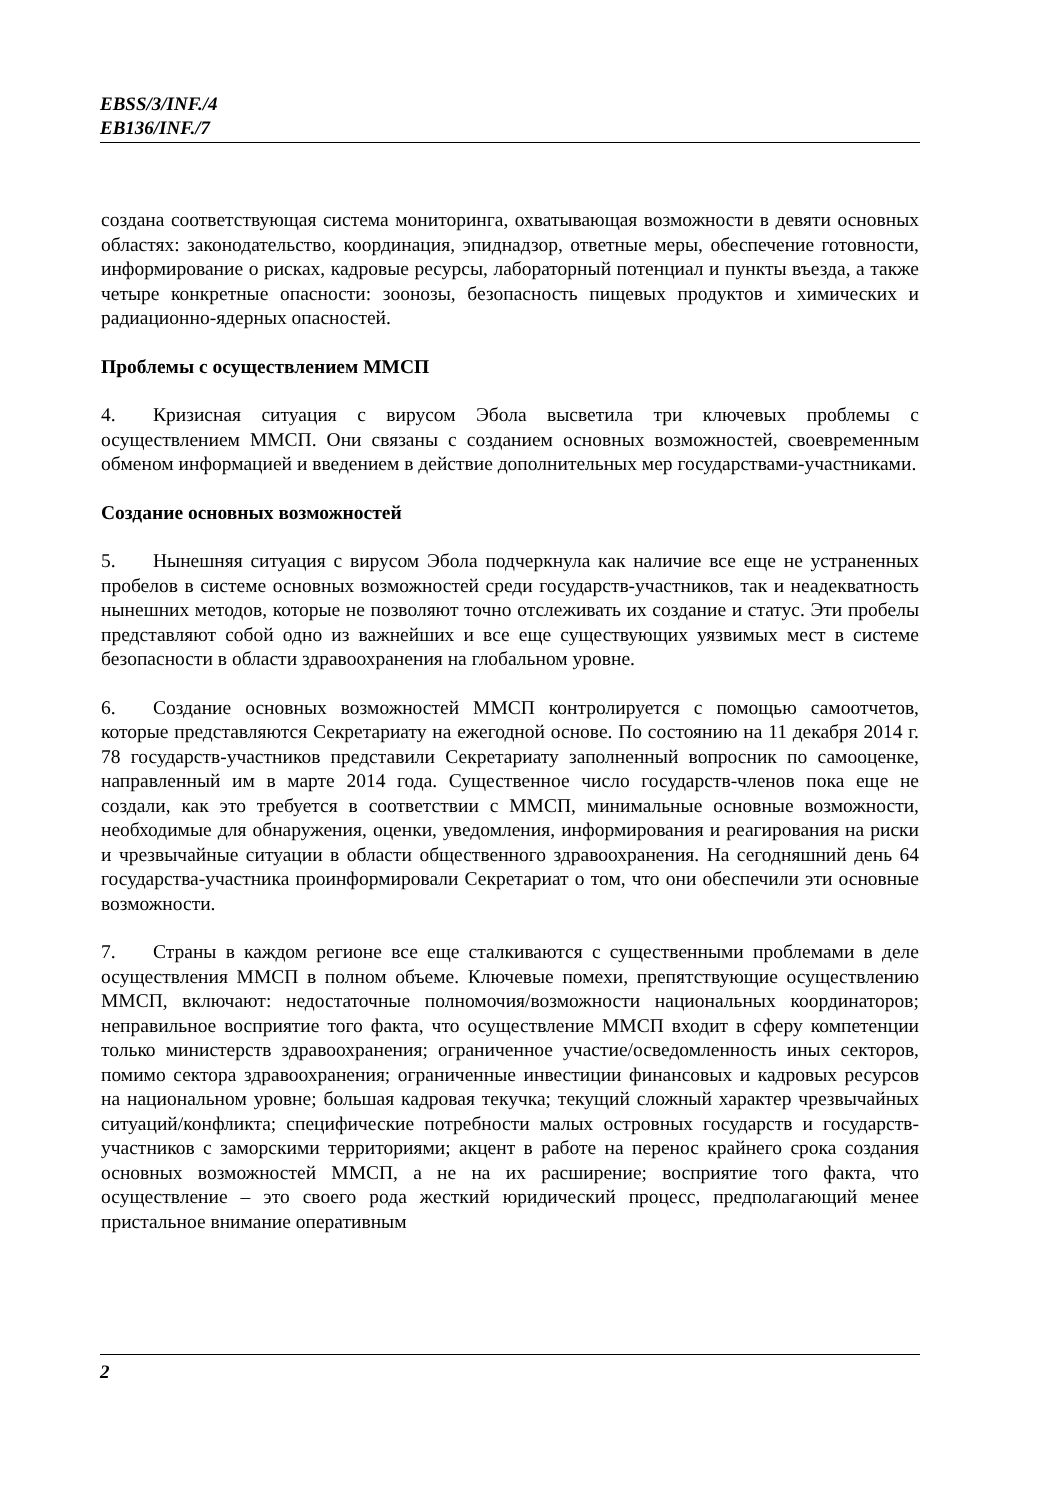EBSS/3/INF./4
EB136/INF./7
создана соответствующая система мониторинга, охватывающая возможности в девяти основных областях: законодательство, координация, эпиднадзор, ответные меры, обеспечение готовности, информирование о рисках, кадровые ресурсы, лабораторный потенциал и пункты въезда, а также четыре конкретные опасности: зоонозы, безопасность пищевых продуктов и химических и радиационно-ядерных опасностей.
Проблемы с осуществлением ММСП
4. Кризисная ситуация с вирусом Эбола высветила три ключевых проблемы с осуществлением ММСП. Они связаны с созданием основных возможностей, своевременным обменом информацией и введением в действие дополнительных мер государствами-участниками.
Создание основных возможностей
5. Нынешняя ситуация с вирусом Эбола подчеркнула как наличие все еще не устраненных пробелов в системе основных возможностей среди государств-участников, так и неадекватность нынешних методов, которые не позволяют точно отслеживать их создание и статус. Эти пробелы представляют собой одно из важнейших и все еще существующих уязвимых мест в системе безопасности в области здравоохранения на глобальном уровне.
6. Создание основных возможностей ММСП контролируется с помощью самоотчетов, которые представляются Секретариату на ежегодной основе. По состоянию на 11 декабря 2014 г. 78 государств-участников представили Секретариату заполненный вопросник по самооценке, направленный им в марте 2014 года. Существенное число государств-членов пока еще не создали, как это требуется в соответствии с ММСП, минимальные основные возможности, необходимые для обнаружения, оценки, уведомления, информирования и реагирования на риски и чрезвычайные ситуации в области общественного здравоохранения. На сегодняшний день 64 государства-участника проинформировали Секретариат о том, что они обеспечили эти основные возможности.
7. Страны в каждом регионе все еще сталкиваются с существенными проблемами в деле осуществления ММСП в полном объеме. Ключевые помехи, препятствующие осуществлению ММСП, включают: недостаточные полномочия/возможности национальных координаторов; неправильное восприятие того факта, что осуществление ММСП входит в сферу компетенции только министерств здравоохранения; ограниченное участие/осведомленность иных секторов, помимо сектора здравоохранения; ограниченные инвестиции финансовых и кадровых ресурсов на национальном уровне; большая кадровая текучка; текущий сложный характер чрезвычайных ситуаций/конфликта; специфические потребности малых островных государств и государств-участников с заморскими территориями; акцент в работе на перенос крайнего срока создания основных возможностей ММСП, а не на их расширение; восприятие того факта, что осуществление – это своего рода жесткий юридический процесс, предполагающий менее пристальное внимание оперативным
2